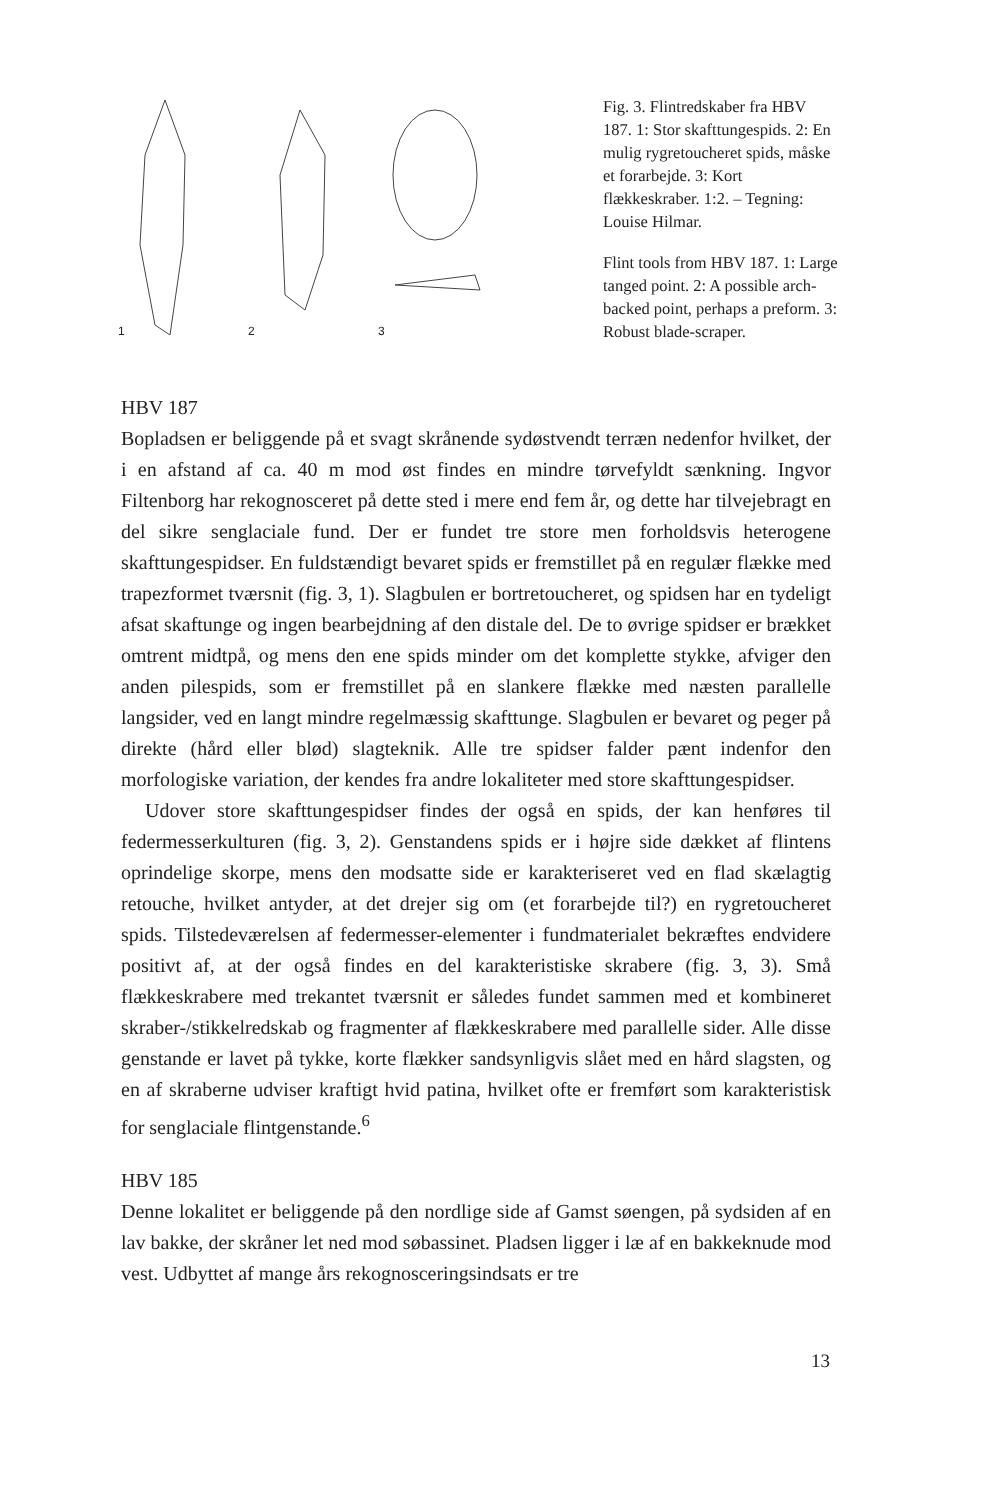1 2 3
Fig. 3. Flintredskaber fra HBV 187. 1: Stor skafttungespids. 2: En mulig rygretoucheret spids, måske et forarbejde. 3: Kort flækkeskraber. 1:2. – Tegning: Louise Hilmar.
Flint tools from HBV 187. 1: Large tanged point. 2: A possible arch-backed point, perhaps a preform. 3: Robust blade-scraper.
HBV 187
Bopladsen er beliggende på et svagt skrånende sydøstvendt terræn nedenfor hvilket, der i en afstand af ca. 40 m mod øst findes en mindre tørvefyldt sænkning. Ingvor Filtenborg har rekognosceret på dette sted i mere end fem år, og dette har tilvejebragt en del sikre senglaciale fund. Der er fundet tre store men forholdsvis heterogene skafttungespidser. En fuldstændigt bevaret spids er fremstillet på en regulær flække med trapezformet tværsnit (fig. 3, 1). Slagbulen er bortretoucheret, og spidsen har en tydeligt afsat skaftunge og ingen bearbejdning af den distale del. De to øvrige spidser er brækket omtrent midtpå, og mens den ene spids minder om det komplette stykke, afviger den anden pilespids, som er fremstillet på en slankere flække med næsten parallelle langsider, ved en langt mindre regelmæssig skafttunge. Slagbulen er bevaret og peger på direkte (hård eller blød) slagteknik. Alle tre spidser falder pænt indenfor den morfologiske variation, der kendes fra andre lokaliteter med store skafttungespidser.
Udover store skafttungespidser findes der også en spids, der kan henføres til federmesserkulturen (fig. 3, 2). Genstandens spids er i højre side dækket af flintens oprindelige skorpe, mens den modsatte side er karakteriseret ved en flad skælagtig retouche, hvilket antyder, at det drejer sig om (et forarbejde til?) en rygretoucheret spids. Tilstedeværelsen af federmesser-elementer i fundmaterialet bekræftes endvidere positivt af, at der også findes en del karakteristiske skrabere (fig. 3, 3). Små flækkeskrabere med trekantet tværsnit er således fundet sammen med et kombineret skraber-/stikkelredskab og fragmenter af flækkeskrabere med parallelle sider. Alle disse genstande er lavet på tykke, korte flækker sandsynligvis slået med en hård slagsten, og en af skraberne udviser kraftigt hvid patina, hvilket ofte er fremført som karakteristisk for senglaciale flintgenstande.<sup>6</sup>
HBV 185
Denne lokalitet er beliggende på den nordlige side af Gamst søengen, på sydsiden af en lav bakke, der skråner let ned mod søbassinet. Pladsen ligger i læ af en bakkeknude mod vest. Udbyttet af mange års rekognosceringsindsats er tre
13